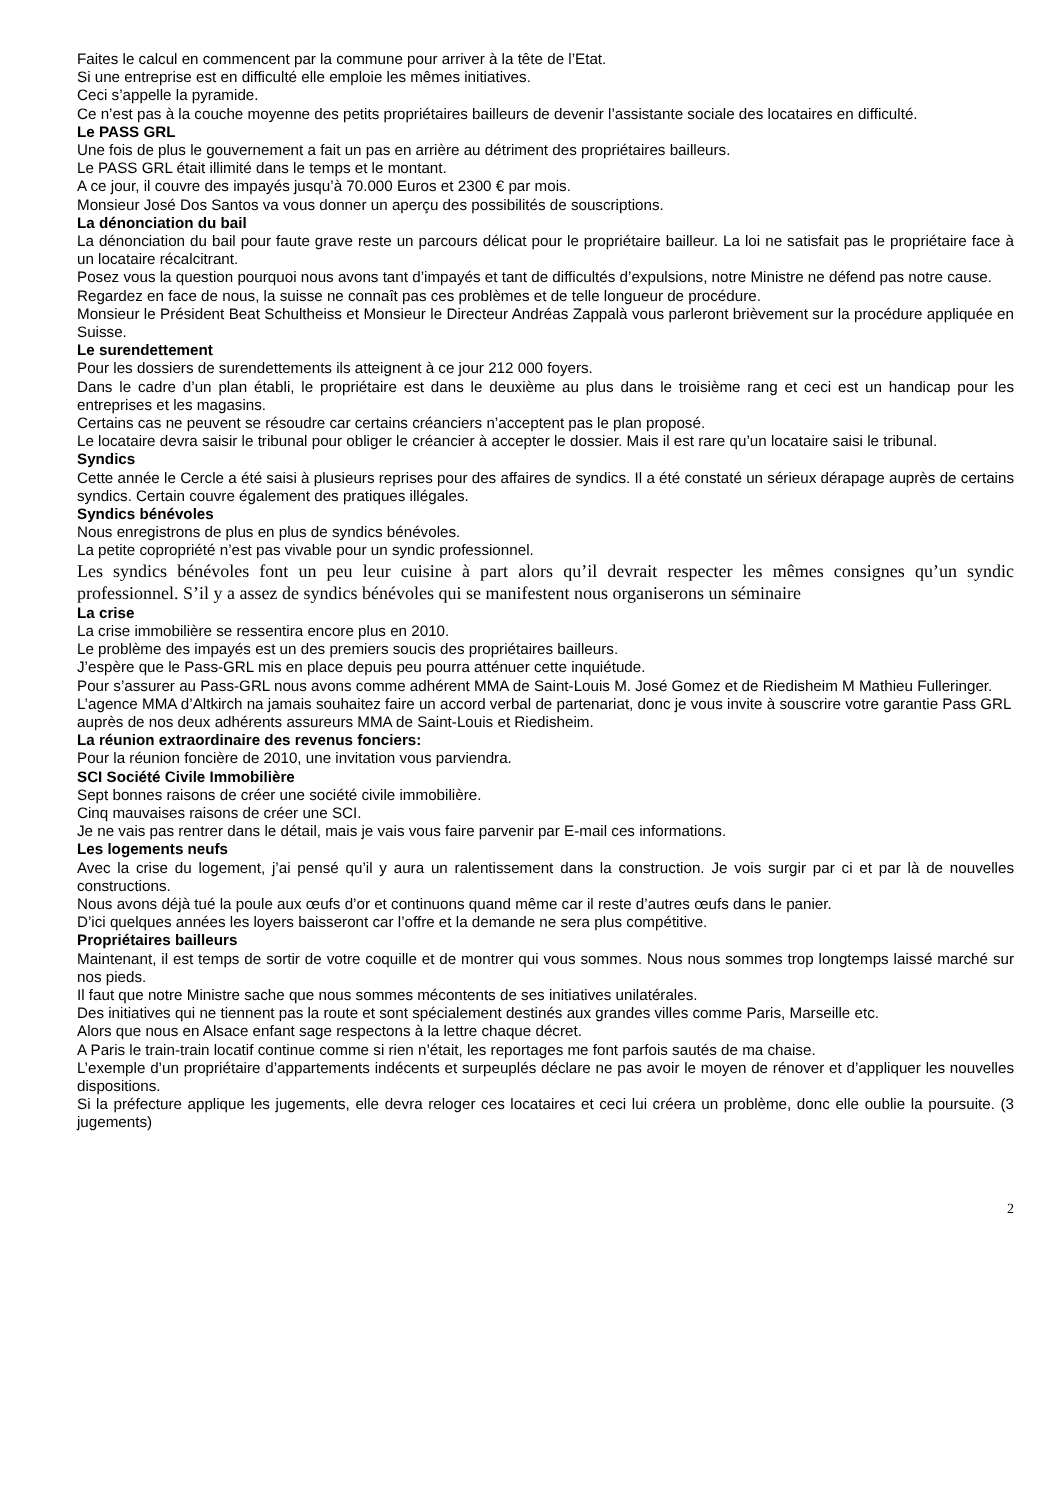Faites le calcul en commencent par la commune pour arriver à la tête de l’Etat.
Si une entreprise est en difficulté elle emploie les mêmes initiatives.
Ceci s’appelle la pyramide.
Ce n’est pas à la couche moyenne des petits propriétaires bailleurs de devenir l’assistante sociale des locataires en difficulté.
Le PASS GRL
Une fois de plus le gouvernement a fait un pas en arrière au détriment des propriétaires bailleurs.
Le PASS GRL était illimité dans le temps et le montant.
A ce jour, il couvre des impayés jusqu’à 70.000 Euros et 2300 € par mois.
Monsieur José Dos Santos va vous donner un aperçu des possibilités de souscriptions.
La dénonciation du bail
La dénonciation du bail pour faute grave reste un parcours délicat pour le propriétaire bailleur. La loi ne satisfait pas le propriétaire face à un locataire récalcitrant.
Posez vous la question pourquoi nous avons tant d’impayés et tant de difficultés d’expulsions, notre Ministre ne défend pas notre cause.
Regardez en face de nous, la suisse ne connaît pas ces problèmes et de telle longueur de procédure.
Monsieur le Président Beat Schultheiss et Monsieur le Directeur Andréas Zappalà vous parleront brièvement sur la procédure appliquée en Suisse.
Le surendettement
Pour les dossiers de surendettements ils atteignent à ce jour 212 000 foyers.
Dans le cadre d’un plan établi, le propriétaire est dans le deuxième au plus dans le troisième rang et ceci est un handicap pour les entreprises et les magasins.
Certains cas ne peuvent se résoudre car certains créanciers n’acceptent pas le plan proposé.
Le locataire devra saisir le tribunal pour obliger le créancier à accepter le dossier. Mais il est rare qu’un locataire saisi le tribunal.
Syndics
Cette année le Cercle a été saisi à plusieurs reprises pour des affaires de syndics. Il a été constaté un sérieux dérapage auprès de certains syndics. Certain couvre également des pratiques illégales.
Syndics bénévoles
Nous enregistrons de plus en plus de syndics bénévoles.
La petite copropriété n’est pas vivable pour un syndic professionnel.
Les syndics bénévoles font un peu leur cuisine à part alors qu’il devrait respecter les mêmes consignes qu’un syndic professionnel. S’il y a assez de syndics bénévoles qui se manifestent nous organiserons un séminaire
La crise
La crise immobilière se ressentira encore plus en 2010.
Le problème des impayés est un des premiers soucis des propriétaires bailleurs.
J’espère que le Pass-GRL mis en place depuis peu pourra atténuer cette inquiétude.
Pour s’assurer au Pass-GRL nous avons comme adhérent MMA de Saint-Louis M. José Gomez et de Riedisheim M Mathieu Fulleringer.
L’agence MMA d’Altkirch na jamais souhaitez faire un accord verbal de partenariat, donc je vous invite à souscrire votre garantie Pass GRL auprès de nos deux adhérents assureurs MMA de Saint-Louis et Riedisheim.
La réunion extraordinaire des revenus fonciers:
Pour la réunion foncière de 2010, une invitation vous parviendra.
SCI Société Civile Immobilière
Sept bonnes raisons de créer une société civile immobilière.
Cinq mauvaises raisons de créer une SCI.
Je ne vais pas rentrer dans le détail, mais je vais vous faire parvenir par E-mail ces informations.
Les logements neufs
Avec la crise du logement, j’ai pensé qu’il y aura un ralentissement dans la construction. Je vois surgir par ci et par là de nouvelles constructions.
Nous avons déjà tué la poule aux œufs d’or et continuons quand même car il reste d’autres œufs dans le panier.
D’ici quelques années les loyers baisseront car l’offre et la demande ne sera plus compétitive.
Propriétaires bailleurs
Maintenant, il est temps de sortir de votre coquille et de montrer qui vous sommes. Nous nous sommes trop longtemps laissé marché sur nos pieds.
Il faut que notre Ministre sache que nous sommes mécontents de ses initiatives unilatérales.
Des initiatives qui ne tiennent pas la route et sont spécialement destinés aux grandes villes comme Paris, Marseille etc.
Alors que nous en Alsace enfant sage respectons à la lettre chaque décret.
A Paris le train-train locatif continue comme si rien n’était, les reportages me font parfois sautés de ma chaise.
L’exemple d’un propriétaire d’appartements indécents et surpeuplés déclare ne pas avoir le moyen de rénover et d’appliquer les nouvelles dispositions.
Si la préfecture applique les jugements, elle devra reloger ces locataires et ceci lui créera un problème, donc elle oublie la poursuite. (3 jugements)
2